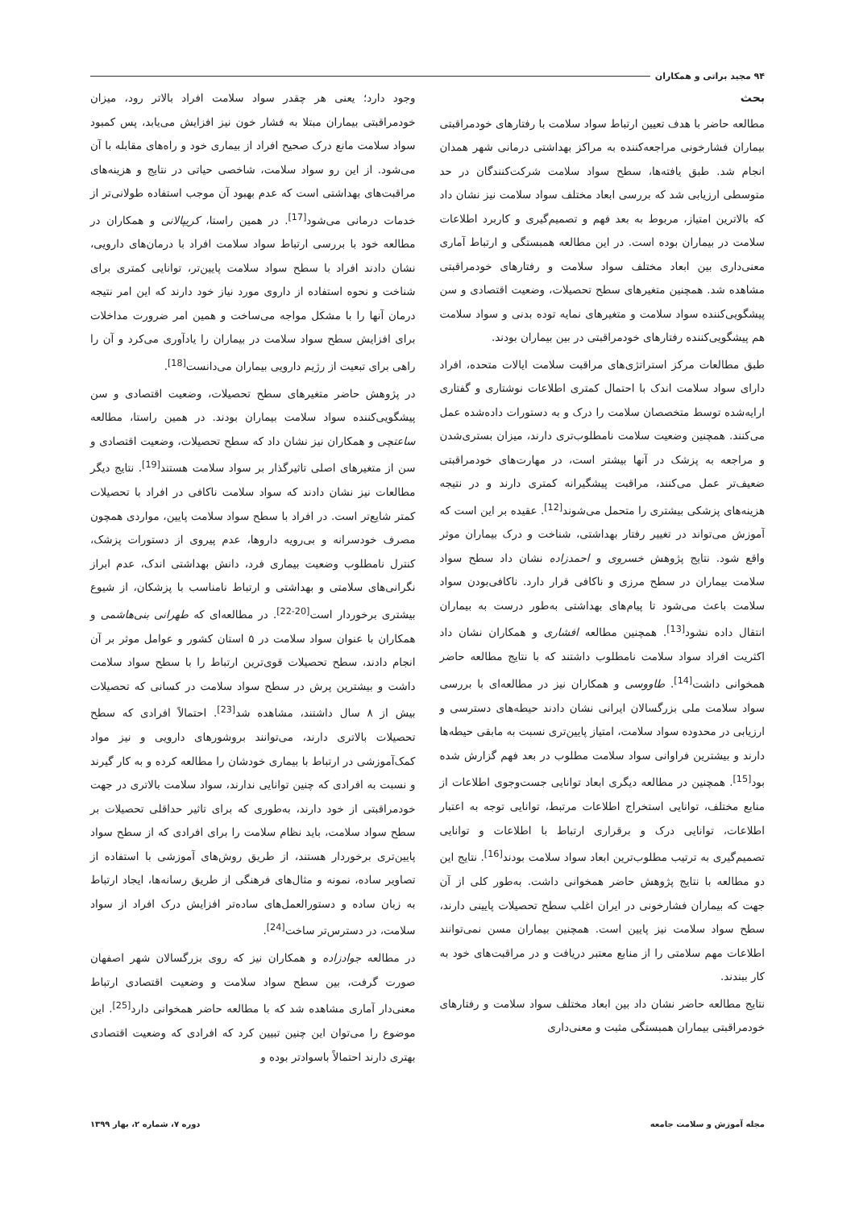۹۴ مجید براتی و همکاران
بحث
مطالعه حاضر با هدف تعیین ارتباط سواد سلامت با رفتارهای خودمراقبتی بیماران فشارخونی مراجعه‌کننده به مراکز بهداشتی درمانی شهر همدان انجام شد. طبق یافته‌ها، سطح سواد سلامت شرکت‌کنندگان در حد متوسطی ارزیابی شد که بررسی ابعاد مختلف سواد سلامت نیز نشان داد که بالاترین امتیاز، مربوط به بعد فهم و تصمیم‌گیری و کاربرد اطلاعات سلامت در بیماران بوده است. در این مطالعه همبستگی و ارتباط آماری معنی‌داری بین ابعاد مختلف سواد سلامت و رفتارهای خودمراقبتی مشاهده شد. همچنین متغیرهای سطح تحصیلات، وضعیت اقتصادی و سن پیشگویی‌کننده سواد سلامت و متغیرهای نمایه توده بدنی و سواد سلامت هم پیشگویی‌کننده رفتارهای خودمراقبتی در بین بیماران بودند.
طبق مطالعات مرکز استراتژی‌های مراقبت سلامت ایالات متحده، افراد دارای سواد سلامت اندک با احتمال کمتری اطلاعات نوشتاری و گفتاری ارایه‌شده توسط متخصصان سلامت را درک و به دستورات داده‌شده عمل می‌کنند. همچنین وضعیت سلامت نامطلوب‌تری دارند، میزان بستری‌شدن و مراجعه به پزشک در آنها بیشتر است، در مهارت‌های خودمراقبتی ضعیف‌تر عمل می‌کنند، مراقبت پیشگیرانه کمتری دارند و در نتیجه هزینه‌های پزشکی بیشتری را متحمل می‌شوند<sup>[12]</sup>. عقیده بر این است که آموزش می‌تواند در تغییر رفتار بهداشتی، شناخت و درک بیماران موثر واقع شود. نتایج پژوهش خسروی و احمدزاده نشان داد سطح سواد سلامت بیماران در سطح مرزی و ناکافی قرار دارد. ناکافی‌بودن سواد سلامت باعث می‌شود تا پیام‌های بهداشتی به‌طور درست به بیماران انتقال داده نشود<sup>[13]</sup>. همچنین مطالعه افشاری و همکاران نشان داد اکثریت افراد سواد سلامت نامطلوب داشتند که با نتایج مطالعه حاضر همخوانی داشت<sup>[14]</sup>. طاووسی و همکاران نیز در مطالعه‌ای با بررسی سواد سلامت ملی بزرگسالان ایرانی نشان دادند حیطه‌های دسترسی و ارزیابی در محدوده سواد سلامت، امتیاز پایین‌تری نسبت به مابقی حیطه‌ها دارند و بیشترین فراوانی سواد سلامت مطلوب در بعد فهم گزارش شده بود<sup>[15]</sup>. همچنین در مطالعه دیگری ابعاد توانایی جست‌وجوی اطلاعات از منابع مختلف، توانایی استخراج اطلاعات مرتبط، توانایی توجه به اعتبار اطلاعات، توانایی درک و برقراری ارتباط با اطلاعات و توانایی تصمیم‌گیری به ترتیب مطلوب‌ترین ابعاد سواد سلامت بودند<sup>[16]</sup>. نتایج این دو مطالعه با نتایج پژوهش حاضر همخوانی داشت. به‌طور کلی از آن جهت که بیماران فشارخونی در ایران اغلب سطح تحصیلات پایینی دارند، سطح سواد سلامت نیز پایین است. همچنین بیماران مسن نمی‌توانند اطلاعات مهم سلامتی را از منابع معتبر دریافت و در مراقبت‌های خود به کار ببندند.
نتایج مطالعه حاضر نشان داد بین ابعاد مختلف سواد سلامت و رفتارهای خودمراقبتی بیماران همبستگی مثبت و معنی‌داری
وجود دارد؛ یعنی هر چقدر سواد سلامت افراد بالاتر رود، میزان خودمراقبتی بیماران مبتلا به فشار خون نیز افزایش می‌یابد، پس کمبود سواد سلامت مانع درک صحیح افراد از بیماری خود و راه‌های مقابله با آن می‌شود. از این رو سواد سلامت، شاخصی حیاتی در نتایج و هزینه‌های مراقبت‌های بهداشتی است که عدم بهبود آن موجب استفاده طولانی‌تر از خدمات درمانی می‌شود<sup>[17]</sup>. در همین راستا، کریپالانی و همکاران در مطالعه خود با بررسی ارتباط سواد سلامت افراد با درمان‌های دارویی، نشان دادند افراد با سطح سواد سلامت پایین‌تر، توانایی کمتری برای شناخت و نحوه استفاده از داروی مورد نیاز خود دارند که این امر نتیجه درمان آنها را با مشکل مواجه می‌ساخت و همین امر ضرورت مداخلات برای افزایش سطح سواد سلامت در بیماران را یادآوری می‌کرد و آن را راهی برای تبعیت از رژیم دارویی بیماران می‌دانست<sup>[18]</sup>.
در پژوهش حاضر متغیرهای سطح تحصیلات، وضعیت اقتصادی و سن پیشگویی‌کننده سواد سلامت بیماران بودند. در همین راستا، مطالعه ساعتچی و همکاران نیز نشان داد که سطح تحصیلات، وضعیت اقتصادی و سن از متغیرهای اصلی تاثیرگذار بر سواد سلامت هستند<sup>[19]</sup>. نتایج دیگر مطالعات نیز نشان دادند که سواد سلامت ناکافی در افراد با تحصیلات کمتر شایع‌تر است. در افراد با سطح سواد سلامت پایین، مواردی همچون مصرف خودسرانه و بی‌رویه داروها، عدم پیروی از دستورات پزشک، کنترل نامطلوب وضعیت بیماری فرد، دانش بهداشتی اندک، عدم ابراز نگرانی‌های سلامتی و بهداشتی و ارتباط نامناسب با پزشکان، از شیوع بیشتری برخوردار است<sup>[20-22]</sup>. در مطالعه‌ای که طهرانی بنی‌هاشمی و همکاران با عنوان سواد سلامت در ۵ استان کشور و عوامل موثر بر آن انجام دادند، سطح تحصیلات قوی‌ترین ارتباط را با سطح سواد سلامت داشت و بیشترین پرش در سطح سواد سلامت در کسانی که تحصیلات بیش از ۸ سال داشتند، مشاهده شد<sup>[23]</sup>. احتمالاً افرادی که سطح تحصیلات بالاتری دارند، می‌توانند بروشورهای دارویی و نیز مواد کمک‌آموزشی در ارتباط با بیماری خودشان را مطالعه کرده و به کار گیرند و نسبت به افرادی که چنین توانایی ندارند، سواد سلامت بالاتری در جهت خودمراقبتی از خود دارند، به‌طوری که برای تاثیر حداقلی تحصیلات بر سطح سواد سلامت، باید نظام سلامت را برای افرادی که از سطح سواد پایین‌تری برخوردار هستند، از طریق روش‌های آموزشی با استفاده از تصاویر ساده، نمونه و مثال‌های فرهنگی از طریق رسانه‌ها، ایجاد ارتباط به زبان ساده و دستورالعمل‌های ساده‌تر افزایش درک افراد از سواد سلامت، در دسترس‌تر ساخت<sup>[24]</sup>.
در مطالعه جوادزاده و همکاران نیز که روی بزرگسالان شهر اصفهان صورت گرفت، بین سطح سواد سلامت و وضعیت اقتصادی ارتباط معنی‌دار آماری مشاهده شد که با مطالعه حاضر همخوانی دارد<sup>[25]</sup>. این موضوع را می‌توان این چنین تبیین کرد که افرادی که وضعیت اقتصادی بهتری دارند احتمالاً باسوادتر بوده و
مجله آموزش و سلامت جامعه دوره ۷، شماره ۲، بهار ۱۳۹۹